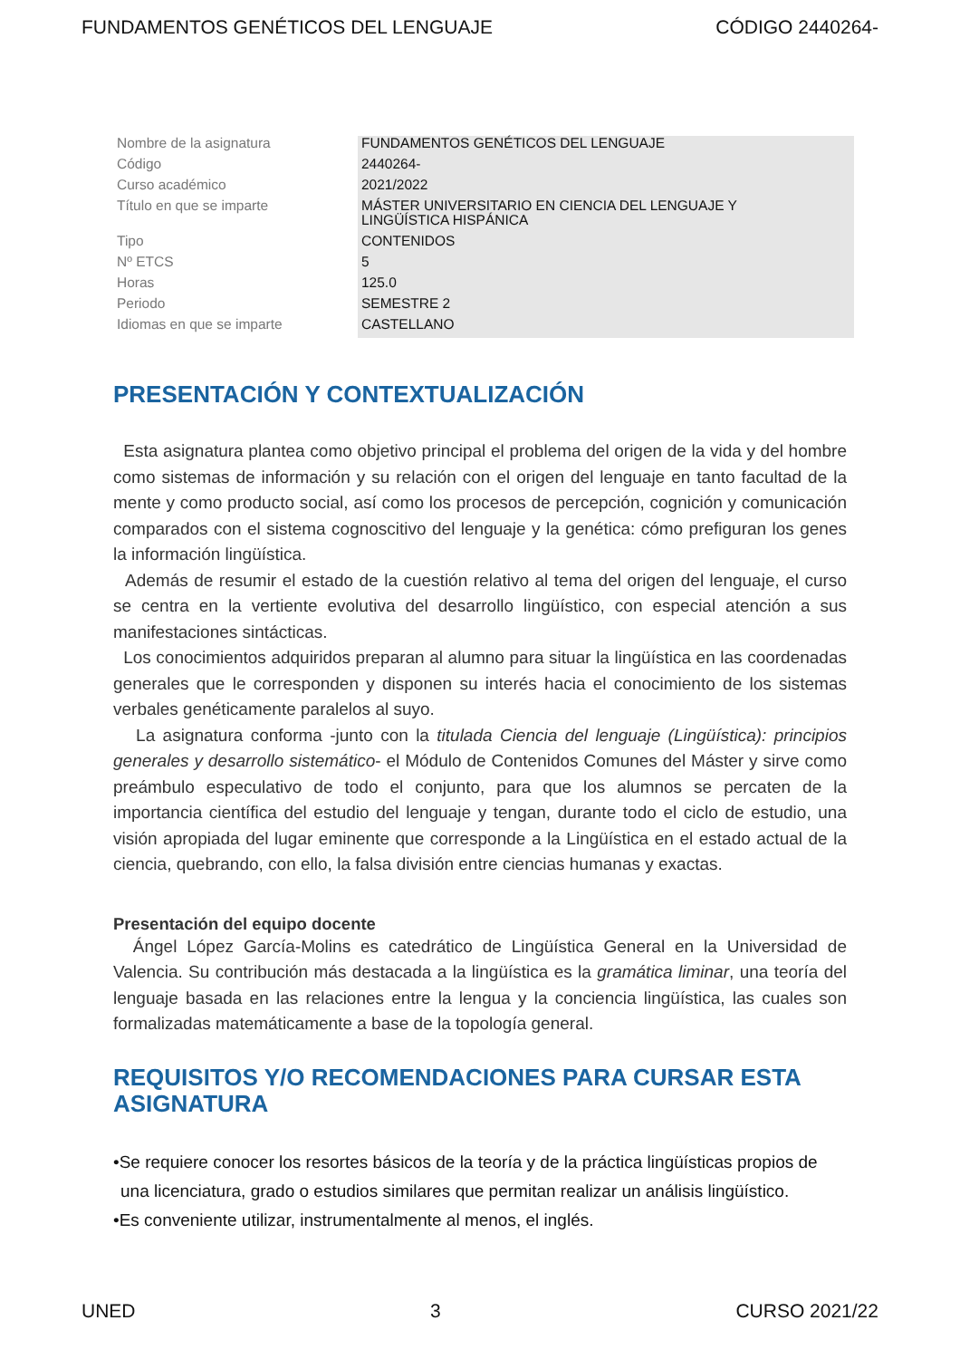FUNDAMENTOS GENÉTICOS DEL LENGUAJE CÓDIGO 2440264-
| Nombre de la asignatura | FUNDAMENTOS GENÉTICOS DEL LENGUAJE |
| Código | 2440264- |
| Curso académico | 2021/2022 |
| Título en que se imparte | MÁSTER UNIVERSITARIO EN CIENCIA DEL LENGUAJE Y LINGÜÍSTICA HISPÁNICA |
| Tipo | CONTENIDOS |
| Nº ETCS | 5 |
| Horas | 125.0 |
| Periodo | SEMESTRE 2 |
| Idiomas en que se imparte | CASTELLANO |
PRESENTACIÓN Y CONTEXTUALIZACIÓN
Esta asignatura plantea como objetivo principal el problema del origen de la vida y del hombre como sistemas de información y su relación con el origen del lenguaje en tanto facultad de la mente y como producto social, así como los procesos de percepción, cognición y comunicación comparados con el sistema cognoscitivo del lenguaje y la genética: cómo prefiguran los genes la información lingüística.
Además de resumir el estado de la cuestión relativo al tema del origen del lenguaje, el curso se centra en la vertiente evolutiva del desarrollo lingüístico, con especial atención a sus manifestaciones sintácticas.
Los conocimientos adquiridos preparan al alumno para situar la lingüística en las coordenadas generales que le corresponden y disponen su interés hacia el conocimiento de los sistemas verbales genéticamente paralelos al suyo.
La asignatura conforma -junto con la titulada Ciencia del lenguaje (Lingüística): principios generales y desarrollo sistemático- el Módulo de Contenidos Comunes del Máster y sirve como preámbulo especulativo de todo el conjunto, para que los alumnos se percaten de la importancia científica del estudio del lenguaje y tengan, durante todo el ciclo de estudio, una visión apropiada del lugar eminente que corresponde a la Lingüística en el estado actual de la ciencia, quebrando, con ello, la falsa división entre ciencias humanas y exactas.
Presentación del equipo docente
Ángel López García-Molins es catedrático de Lingüística General en la Universidad de Valencia. Su contribución más destacada a la lingüística es la gramática liminar, una teoría del lenguaje basada en las relaciones entre la lengua y la conciencia lingüística, las cuales son formalizadas matemáticamente a base de la topología general.
REQUISITOS Y/O RECOMENDACIONES PARA CURSAR ESTA ASIGNATURA
•Se requiere conocer los resortes básicos de la teoría y de la práctica lingüísticas propios de una licenciatura, grado o estudios similares que permitan realizar un análisis lingüístico.
•Es conveniente utilizar, instrumentalmente al menos, el inglés.
UNED 3 CURSO 2021/22